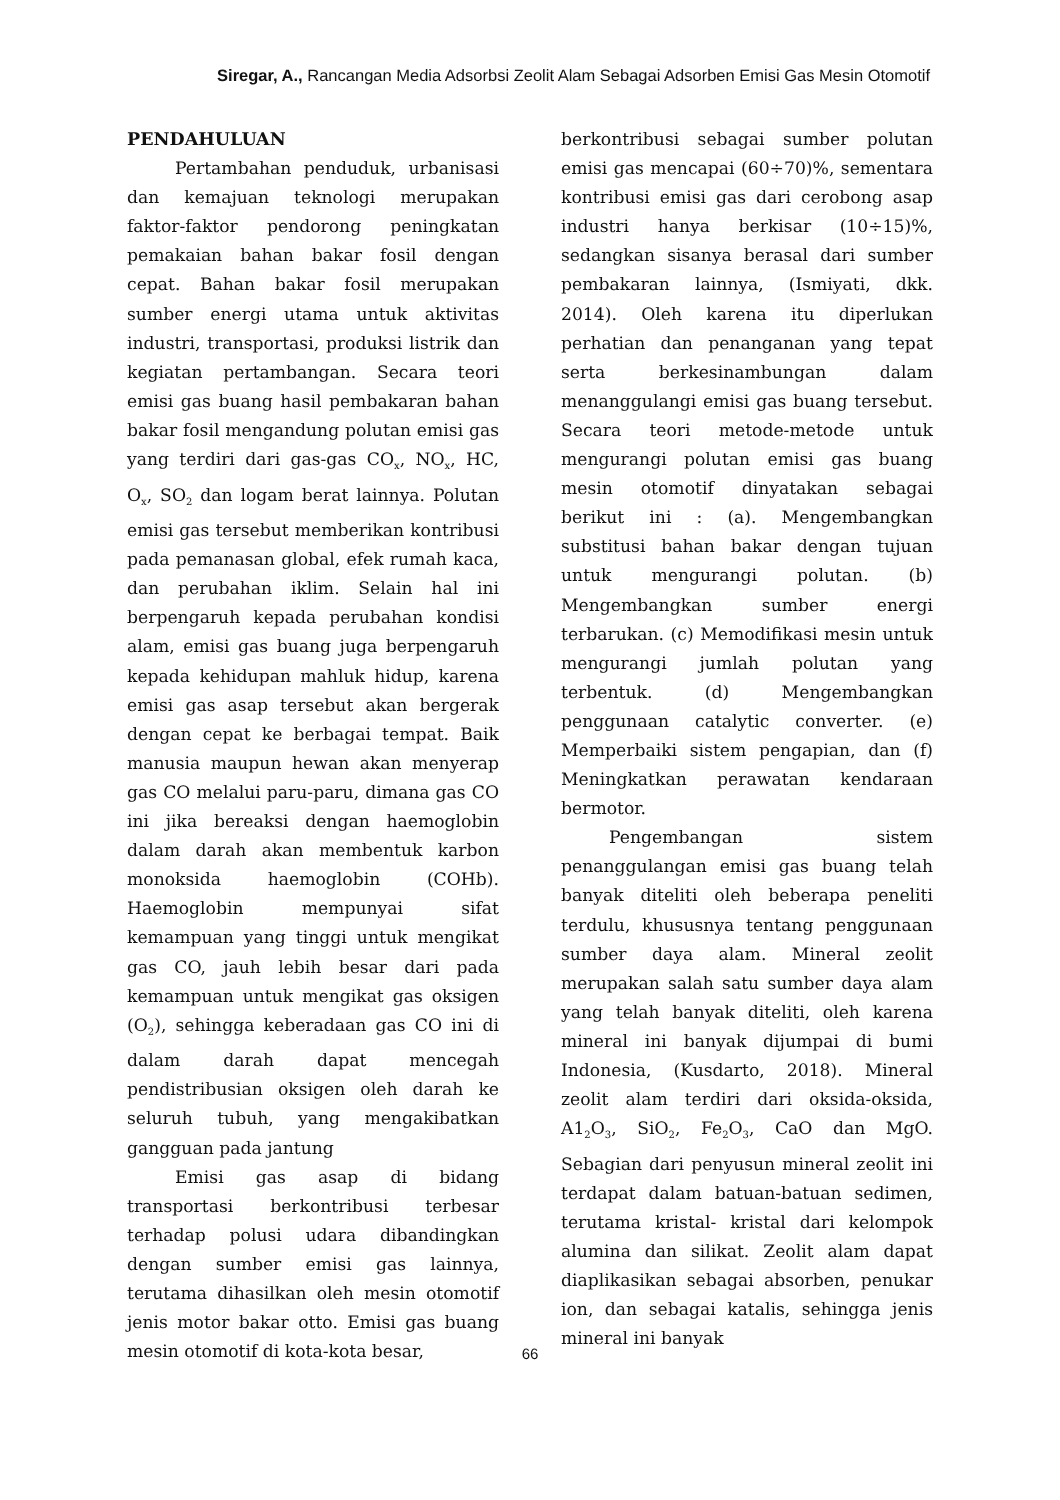Siregar, A., Rancangan Media Adsorbsi Zeolit Alam Sebagai Adsorben Emisi Gas Mesin Otomotif
PENDAHULUAN
Pertambahan penduduk, urbanisasi dan kemajuan teknologi merupakan faktor-faktor pendorong peningkatan pemakaian bahan bakar fosil dengan cepat. Bahan bakar fosil merupakan sumber energi utama untuk aktivitas industri, transportasi, produksi listrik dan kegiatan pertambangan. Secara teori emisi gas buang hasil pembakaran bahan bakar fosil mengandung polutan emisi gas yang terdiri dari gas-gas CO<sub>x</sub>, NO<sub>x</sub>, HC, O<sub>x</sub>, SO<sub>2</sub> dan logam berat lainnya. Polutan emisi gas tersebut memberikan kontribusi pada pemanasan global, efek rumah kaca, dan perubahan iklim. Selain hal ini berpengaruh kepada perubahan kondisi alam, emisi gas buang juga berpengaruh kepada kehidupan mahluk hidup, karena emisi gas asap tersebut akan bergerak dengan cepat ke berbagai tempat. Baik manusia maupun hewan akan menyerap gas CO melalui paru-paru, dimana gas CO ini jika bereaksi dengan haemoglobin dalam darah akan membentuk karbon monoksida haemoglobin (COHb). Haemoglobin mempunyai sifat kemampuan yang tinggi untuk mengikat gas CO, jauh lebih besar dari pada kemampuan untuk mengikat gas oksigen (O<sub>2</sub>), sehingga keberadaan gas CO ini di dalam darah dapat mencegah pendistribusian oksigen oleh darah ke seluruh tubuh, yang mengakibatkan gangguan pada jantung
Emisi gas asap di bidang transportasi berkontribusi terbesar terhadap polusi udara dibandingkan dengan sumber emisi gas lainnya, terutama dihasilkan oleh mesin otomotif jenis motor bakar otto. Emisi gas buang mesin otomotif di kota-kota besar,
berkontribusi sebagai sumber polutan emisi gas mencapai (60÷70)%, sementara kontribusi emisi gas dari cerobong asap industri hanya berkisar (10÷15)%, sedangkan sisanya berasal dari sumber pembakaran lainnya, (Ismiyati, dkk. 2014). Oleh karena itu diperlukan perhatian dan penanganan yang tepat serta berkesinambungan dalam menanggulangi emisi gas buang tersebut. Secara teori metode-metode untuk mengurangi polutan emisi gas buang mesin otomotif dinyatakan sebagai berikut ini : (a). Mengembangkan substitusi bahan bakar dengan tujuan untuk mengurangi polutan. (b) Mengembangkan sumber energi terbarukan. (c) Memodifikasi mesin untuk mengurangi jumlah polutan yang terbentuk. (d) Mengembangkan penggunaan catalytic converter. (e) Memperbaiki sistem pengapian, dan (f) Meningkatkan perawatan kendaraan bermotor.
Pengembangan sistem penanggulangan emisi gas buang telah banyak diteliti oleh beberapa peneliti terdulu, khususnya tentang penggunaan sumber daya alam. Mineral zeolit merupakan salah satu sumber daya alam yang telah banyak diteliti, oleh karena mineral ini banyak dijumpai di bumi Indonesia, (Kusdarto, 2018). Mineral zeolit alam terdiri dari oksida-oksida, A1<sub>2</sub>O<sub>3</sub>, SiO<sub>2</sub>, Fe<sub>2</sub>O<sub>3</sub>, CaO dan MgO. Sebagian dari penyusun mineral zeolit ini terdapat dalam batuan-batuan sedimen, terutama kristal- kristal dari kelompok alumina dan silikat. Zeolit alam dapat diaplikasikan sebagai absorben, penukar ion, dan sebagai katalis, sehingga jenis mineral ini banyak
66